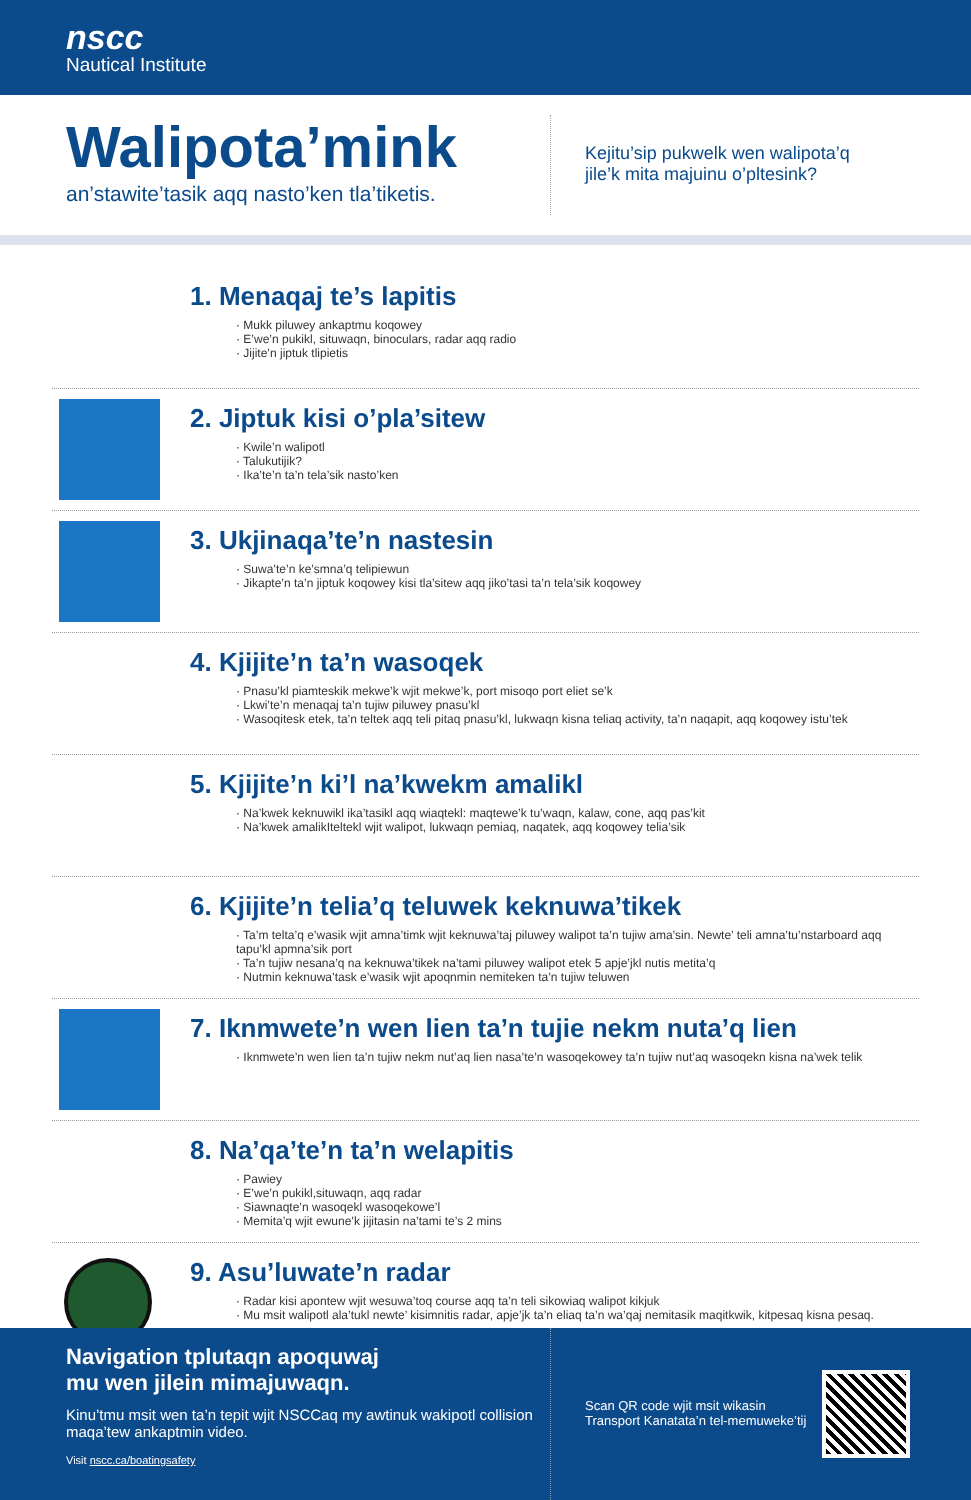nscc
Nautical Institute
Walipota’mink
an’stawite’tasik aqq nasto’ken tla’tiketis.
Kejitu’sip pukwelk wen walipota’q
jile’k mita majuinu o’pltesink?
1. Menaqaj te’s lapitis
· Mukk piluwey ankaptmu koqowey
· E’we’n pukikl, situwaqn, binoculars, radar aqq radio
· Jijite’n jiptuk tlipietis
2. Jiptuk kisi o’pla’sitew
· Kwile’n walipotl
· Talukutijik?
· Ika’te’n ta’n tela’sik nasto’ken
3. Ukjinaqa’te’n nastesin
· Suwa’te’n ke’smna’q telipiewun
· Jikapte’n ta’n jiptuk koqowey kisi tla’sitew aqq jiko’tasi ta’n tela’sik koqowey
4. Kjijite’n ta’n wasoqek
· Pnasu’kl piamteskik mekwe’k wjit mekwe’k, port misoqo port eliet se’k
· Lkwi’te’n menaqaj ta’n tujiw piluwey pnasu’kl
· Wasoqitesk etek, ta’n teltek aqq teli pitaq pnasu’kl, lukwaqn kisna teliaq activity, ta’n naqapit, aqq koqowey istu’tek
5. Kjijite’n ki’l na’kwekm amalikl
· Na’kwek keknuwikl ika’tasikl aqq wiaqtekl: maqtewe’k tu’waqn, kalaw, cone, aqq pas’kit
· Na’kwek amalikIteltekl wjit walipot, lukwaqn pemiaq, naqatek, aqq koqowey telia’sik
6. Kjijite’n telia’q teluwek keknuwa’tikek
· Ta’m telta’q e’wasik wjit amna’timk wjit keknuwa’taj piluwey walipot ta’n tujiw ama’sin. Newte’ teli amna’tu’nstarboard aqq tapu’kl apmna’sik port
· Ta’n tujiw nesana’q na keknuwa’tikek na’tami piluwey walipot etek 5 apje’jkl nutis metita’q
· Nutmin keknuwa’task e’wasik wjit apoqnmin nemiteken ta’n tujiw teluwen
7. Iknmwete’n wen lien ta’n tujie nekm nuta’q lien
· Iknmwete’n wen lien ta’n tujiw nekm nut’aq lien nasa’te’n wasoqekowey ta’n tujiw nut’aq wasoqekn kisna na’wek telik
8. Na’qa’te’n ta’n welapitis
· Pawiey
· E’we’n pukikl,situwaqn, aqq radar
· Siawnaqte’n wasoqekl wasoqekowe’l
· Memita’q wjit ewune’k jijitasin na’tami te’s 2 mins
9. Asu’luwate’n radar
· Radar kisi apontew wjit wesuwa’toq course aqq ta’n teli sikowiaq walipot kikjuk
· Mu msit walipotl ala’tukl newte’ kisimnitis radar, apje’jk ta’n eliaq ta’n wa’qaj nemitasik maqitkwik, kitpesaq kisna pesaq.
Navigation tplutaqn apoquwaj
mu wen jilein mimajuwaqn.
Kinu’tmu msit wen ta’n tepit wjit NSCCaq my awtinuk wakipotl collision maqa’tew ankaptmin video.
Visit nscc.ca/boatingsafety
Scan QR code wjit msit wikasin
Transport Kanatata’n tel-memuweke’tij